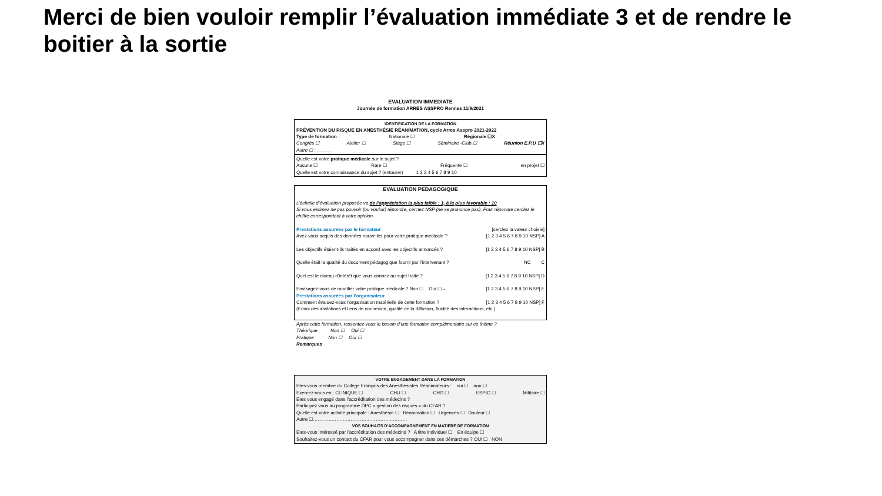Merci de bien vouloir remplir l’évaluation immédiate 3 et de rendre le boitier à la sortie
EVALUATION IMMEDIATE
Journée de formation ARRES ASSPRO Rennes 11/9/2021
IDENTIFICATION DE LA FORMATION
PRÉVENTION DU RISQUE EN ANESTHÉSIE RÉANIMATION, cycle Arres Asspro 2021-2022
Type de formation : Nationale ☐ Régionale ☐X
Congrès ☐ Atelier ☐ Stage ☐ Séminaire -Club ☐ Réunion E.P.U ☐X
Autre ☐ : ______
Quelle est votre pratique médicale sur le sujet ?
Aucune ☐ Rare ☐ Fréquente ☐ en projet ☐
Quelle est votre connaissance du sujet ? (entourer) 1 2 3 4 5 6 7 8 9 10
EVALUATION PEDAGOGIQUE
L’échelle d’évaluation proposée va de l’appréciation la plus faible : 1, à la plus favorable : 10
Si vous estimez ne pas pouvoir (ou vouloir) répondre, cerclez NSP (ne se prononce pas). Pour répondre cerclez le chiffre correspondant à votre opinion.
Prestations assurées par le formateur [cerclez la valeur choisie]
Avez-vous acquis des données nouvelles pour votre pratique médicale ? [1 2 3 4 5 6 7 8 9 10 NSP] A
Les objectifs étaient-ils traités en accord avec les objectifs annoncés ? [1 2 3 4 5 6 7 8 9 10 NSP] B
Quelle était la qualité du document pédagogique fourni par l’intervenant ? NC C
Quel est le niveau d’intérêt que vous donnez au sujet traité ? [1 2 3 4 5 6 7 8 9 10 NSP] D
Envisagez-vous de modifier votre pratique médicale ? Non ☐ Oui ☐→ [1 2 3 4 5 6 7 8 9 10 NSP] E
Prestations assurées par l’organisateur
Comment évaluez-vous l’organisation matérielle de cette formation ? [1 2 3 4 5 6 7 8 9 10 NSP] F
(Envoi des invitations et liens de connexion, qualité de la diffusion, fluidité des interactions, etc.)
Après cette formation, ressentez-vous le besoin d’une formation complémentaire sur ce thème ?
Théorique Non ☐ Oui ☐
Pratique Non ☐ Oui ☐
Remarques
VOTRE ENGAGEMENT DANS LA FORMATION
Etes-vous membre du Collège Français des Anesthésistes Réanimateurs : oui ☐ non ☐
Exercez-vous en : CLINIQUE ☐ CHU ☐ CHG ☐ ESPIC ☐ Militaire ☐
Etes vous engagé dans l’accréditation des médecins ?
Participez vous au programme DPC « gestion des risques » du CFAR ?
Quelle est votre activité principale : Anesthésie ☐ Réanimation ☐ Urgences ☐ Douleur ☐
Autre ☐……………………………………………………
VOS SOUHAITS D’ACCOMPAGNEMENT EN MATIERE DE FORMATION
Etes-vous intéressé par l’accréditation des médecins ? A titre individuel ☐ En équipe ☐
Souhaitez-vous un contact du CFAR pour vous accompagner dans ces démarches ? OUI ☐ NON